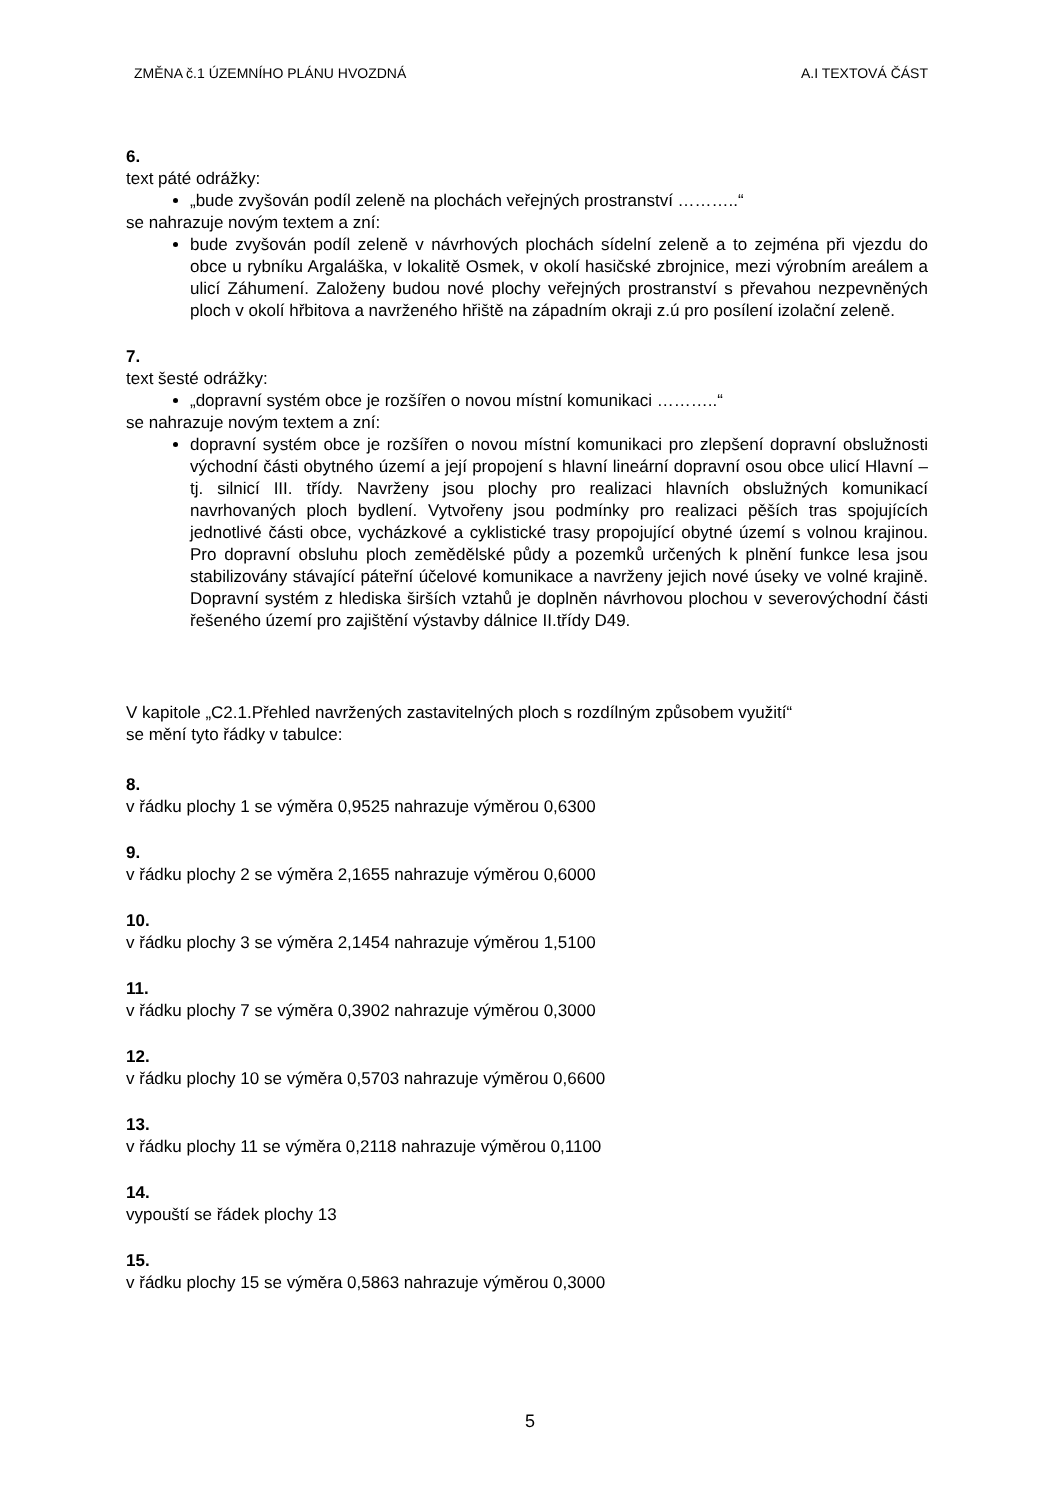ZMĚNA č.1 ÚZEMNÍHO PLÁNU HVOZDNÁ A.I TEXTOVÁ ČÁST
6.
text páté odrážky:
„bude zvyšován podíl zeleně na plochách veřejných prostranství ………..“
se nahrazuje novým textem a zní:
bude zvyšován podíl zeleně v návrhových plochách sídelní zeleně a to zejména při vjezdu do obce u rybníku Argaláška, v lokalitě Osmek, v okolí hasičské zbrojnice, mezi výrobním areálem a ulicí Záhumení. Založeny budou nové plochy veřejných prostranství s převahou nezpevněných ploch v okolí hřbitova a navrženého hřiště na západním okraji z.ú pro posílení izolační zeleně.
7.
text šesté odrážky:
„dopravní systém obce je rozšířen o novou místní komunikaci ………..“
se nahrazuje novým textem a zní:
dopravní systém obce je rozšířen o novou místní komunikaci pro zlepšení dopravní obslužnosti východní části obytného území a její propojení s hlavní lineární dopravní osou obce ulicí Hlavní – tj. silnicí III. třídy. Navrženy jsou plochy pro realizaci hlavních obslužných komunikací navrhovaných ploch bydlení. Vytvořeny jsou podmínky pro realizaci pěších tras spojujících jednotlivé části obce, vycházkové a cyklistické trasy propojující obytné území s volnou krajinou. Pro dopravní obsluhu ploch zemědělské půdy a pozemků určených k plnění funkce lesa jsou stabilizovány stávající páteřní účelové komunikace a navrženy jejich nové úseky ve volné krajině. Dopravní systém z hlediska širších vztahů je doplněn návrhovou plochou v severovýchodní části řešeného území pro zajištění výstavby dálnice II.třídy D49.
V kapitole „C2.1.Přehled navržených zastavitelných ploch s rozdílným způsobem využití“
se mění tyto řádky v tabulce:
8.
v řádku plochy 1 se výměra 0,9525 nahrazuje výměrou 0,6300
9.
v řádku plochy 2 se výměra 2,1655 nahrazuje výměrou 0,6000
10.
v řádku plochy 3 se výměra 2,1454 nahrazuje výměrou 1,5100
11.
v řádku plochy 7 se výměra 0,3902 nahrazuje výměrou 0,3000
12.
v řádku plochy 10 se výměra 0,5703 nahrazuje výměrou 0,6600
13.
v řádku plochy 11 se výměra 0,2118 nahrazuje výměrou 0,1100
14.
vypouští se řádek plochy 13
15.
v řádku plochy 15 se výměra 0,5863 nahrazuje výměrou 0,3000
5